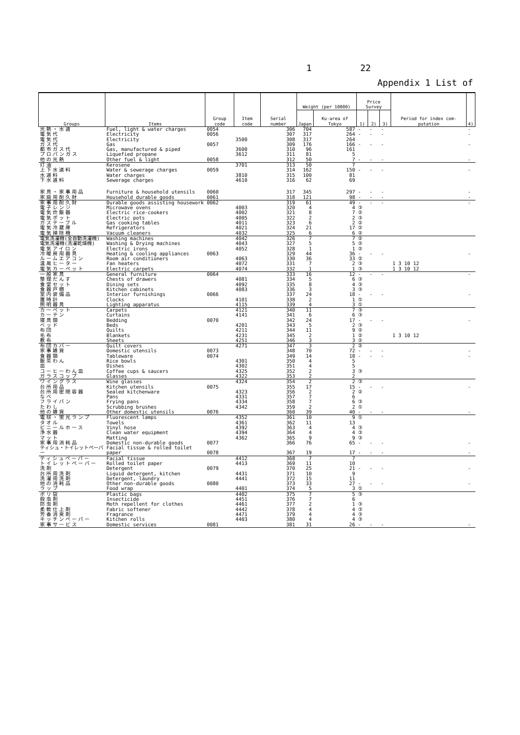1 22
Appendix 1 List of
| Groups | Items | Group code | Item code | Serial number | Weight (per 10000) | | Price Survey | | | Period for index com-putation | 4) |
| --- | --- | --- | --- | --- | --- | --- | --- | --- | --- | --- | --- |
| | | | | | Japan | Ku-area of Tokyo | 1) | 2) | 3) | | |
| 光熱・水道 | Fuel, light & water charges | 0054 | | 306 | 704 | 587 | - | - | - | | - |
| 電気代 | Electricity | 0056 | | 307 | 317 | 264 | - | - | - | | - |
| 電気代 | Electricity | | 3500 | 308 | 317 | 264 | | | | | |
| ガス代 | Gas | 0057 | | 309 | 176 | 166 | - | - | - | | - |
| 都市ガス代 | Gas, manufactured & piped | | 3600 | 310 | 96 | 161 | | | | | |
| プロパンガス | Liquefied propane | | 3612 | 311 | 81 | 5 | | | | | |
| 他の光熱 | Other fuel & light | 0058 | | 312 | 50 | 7 | - | - | - | | - |
| 灯油 | Kerosene | | 3701 | 313 | 50 | 7 | | | | | |
| 上下水道料 | Water & sewerage charges | 0059 | | 314 | 162 | 150 | - | - | - | | - |
| 水道料 | Water charges | | 3810 | 315 | 100 | 81 | | | | | |
| 下水道料 | Sewerage charges | | 4610 | 316 | 62 | 69 | | | | | |
| 家具・家事用品 | Furniture & household utensils | 0060 | | 317 | 345 | 297 | - | - | - | | - |
| 家庭用耐久財 | Household durable goods | 0061 | | 318 | 121 | 98 | - | - | - | | - |
| 家事用耐久財 | Durable goods assisting housework | 0062 | | 319 | 61 | 49 | - | - | - | | - |
| 電子レンジ | Microwave ovens | | 4003 | 320 | 4 | 4 | ③ | | | | |
| 電気炊飯器 | Electric rice-cookers | | 4002 | 321 | 8 | 7 | ② | | | | |
| 電気ポット | Electric pots | | 4005 | 322 | 2 | 2 | ③ | | | | |
| ガステーブル | Gas cooking tables | | 4011 | 323 | 6 | 2 | ② | | | | |
| 電気冷蔵庫 | Refrigerators | | 4021 | 324 | 21 | 17 | ② | | | | |
| 電気掃除機 | Vacuum cleaners | | 4032 | 325 | 6 | 6 | ② | | | | |
| 電気洗濯機(全自動洗濯機) | Washing machines | | 4042 | 326 | 7 | 7 | ② | | | | |
| 電気洗濯機(洗濯乾燥機) | Washing & Drying machines | | 4043 | 327 | 5 | 5 | ② | | | | |
| 電気アイロン | Electric irons | | 4052 | 328 | 1 | 1 | ② | | | | |
| 冷暖房用器具 | Heating & cooling appliances | 0063 | | 329 | 44 | 36 | - | - | - | | - |
| ルームエアコン | Room air conditioners | | 4063 | 330 | 36 | 33 | ② | | | | |
| 温風ヒーター | Fan heaters | | 4072 | 331 | 7 | 2 | ③ | | | 1 3 10 12 | |
| 電気カーペット | Electric carpets | | 4074 | 332 | 1 | 1 | ③ | | | 1 3 10 12 | |
| 一般家具 | General furniture | 0064 | | 333 | 16 | 12 | - | - | - | | - |
| 整理だんす | Chests of drawers | | 4081 | 334 | 5 | 6 | ③ | | | | |
| 食堂セット | Dining sets | | 4092 | 335 | 8 | 4 | ③ | | | | |
| 食器戸棚 | Kitchen cabinets | | 4083 | 336 | 3 | 3 | ③ | | | | |
| 室内装備品 | Interior furnishings | 0066 | | 337 | 24 | 18 | - | - | - | | - |
| 置時計 | Clocks | | 4101 | 338 | 2 | 1 | ① | | | | |
| 照明器具 | Lighting apparatus | | 4115 | 339 | 4 | 3 | ① | | | | |
| カーペット | Carpets | | 4121 | 340 | 11 | 7 | ③ | | | | |
| カーテン | Curtains | | 4141 | 341 | 6 | 6 | ③ | | | | |
| 寝具類 | Bedding | 0070 | | 342 | 24 | 17 | - | - | - | | - |
| ベッド | Beds | | 4201 | 343 | 5 | 2 | ③ | | | | |
| 布団 | Quilts | | 4211 | 344 | 11 | 9 | ② | | | | |
| 毛布 | Blankets | | 4231 | 345 | 2 | 1 | ② | | | 1 3 10 12 | |
| 敷布 | Sheets | | 4251 | 346 | 3 | 3 | ② | | | | |
| 布団カバー | Quilt covers | | 4271 | 347 | 3 | 2 | ② | | | | |
| 家事雑貨 | Domestic utensils | 0073 | | 348 | 70 | 72 | - | - | - | | - |
| 食器類 | Tableware | 0074 | | 349 | 14 | 18 | - | - | - | | - |
| 飯茶わん | Rice bowls | | 4301 | 350 | 4 | 5 | | | | | |
| 皿 | Dishes | | 4302 | 351 | 4 | 5 | | | | | |
| コーヒーわん皿 | Coffee cups & saucers | | 4325 | 352 | 2 | 3 | ③ | | | | |
| ガラスコップ | Glasses | | 4322 | 353 | 2 | 2 | | | | | |
| ワイングラス | Wine glasses | | 4324 | 354 | 2 | 2 | ③ | | | | |
| 台所用品 | Kitchen utensils | 0075 | | 355 | 17 | 15 | - | - | - | | - |
| 台所用密閉容器 | Sealed kitchenware | | 4323 | 356 | 2 | 2 | ② | | | | |
| なべ | Pans | | 4331 | 357 | 7 | 6 | | | | | |
| フライパン | Frying pans | | 4334 | 358 | 7 | 6 | ③ | | | | |
| たわし | Scrubbing brushes | | 4342 | 359 | 2 | 2 | ① | | | | |
| 他の雑貨 | Other domestic utensils | 0076 | | 360 | 39 | 40 | - | - | - | | - |
| 電球・蛍光ランプ | Fluorescent lamps | | 4352 | 361 | 10 | 9 | ① | | | | |
| タオル | Towels | | 4361 | 362 | 11 | 13 | | | | | |
| ビニールホース | Vinyl hose | | 4392 | 363 | 4 | 4 | ③ | | | | |
| 浄水器 | Clean water equipment | | 4394 | 364 | 4 | 4 | ③ | | | | |
| マット | Matting | | 4362 | 365 | 9 | 9 | ③ | | | | |
| 家事用消耗品 | Domestic non-durable goods | 0077 | | 366 | 76 | 65 | - | - | - | | - |
| ティシュ・トイレットペーパー | Facial tissue & rolled toilet paper | 0078 | | 367 | 19 | 17 | - | - | - | | - |
| ティシュペーパー | Facial tissue | | 4412 | 368 | 7 | 7 | | | | | |
| トイレットペーパー | Rolled toilet paper | | 4413 | 369 | 11 | 10 | | | | | |
| 洗剤 | Detergent | 0079 | | 370 | 25 | 21 | - | - | - | | - |
| 台所用洗剤 | Liquid detergent, kitchen | | 4431 | 371 | 10 | 9 | | | | | |
| 洗濯用洗剤 | Detergent, laundry | | 4441 | 372 | 15 | 11 | | | | | |
| 他の消耗品 | Other non-durable goods | 0080 | | 373 | 33 | 27 | - | - | - | | - |
| ラップ | Food wrap | | 4401 | 374 | 5 | 3 | ① | | | | |
| ポリ袋 | Plastic bags | | 4402 | 375 | 7 | 5 | ③ | | | | |
| 殺虫剤 | Insecticide | | 4451 | 376 | 7 | 6 | | | | | |
| 防虫剤 | Moth repellent for clothes | | 4461 | 377 | 2 | 1 | ③ | | | | |
| 柔軟仕上剤 | Fabric softener | | 4442 | 378 | 4 | 4 | ③ | | | | |
| 芳香消臭剤 | Fragrance | | 4471 | 379 | 4 | 4 | ③ | | | | |
| キッチンペーパー | Kitchen rolls | | 4403 | 380 | 4 | 4 | ③ | | | | |
| 家事サービス | Domestic services | 0081 | | 381 | 31 | 26 | - | - | - | | - |